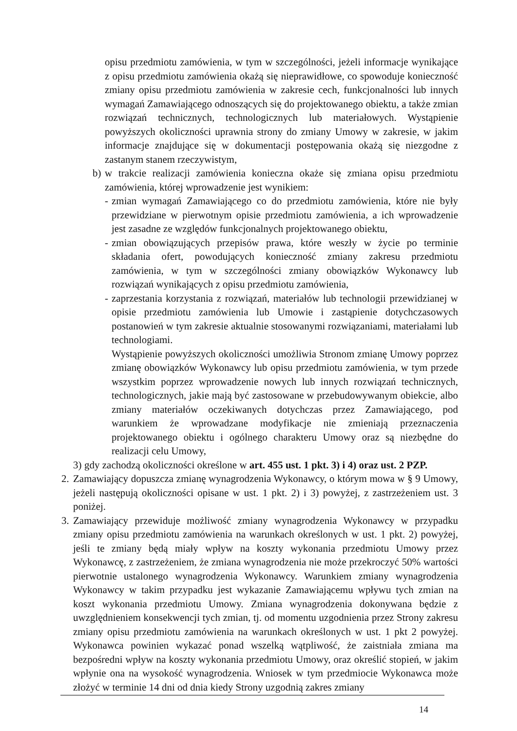opisu przedmiotu zamówienia, w tym w szczególności, jeżeli informacje wynikające z opisu przedmiotu zamówienia okażą się nieprawidłowe, co spowoduje konieczność zmiany opisu przedmiotu zamówienia w zakresie cech, funkcjonalności lub innych wymagań Zamawiającego odnoszących się do projektowanego obiektu, a także zmian rozwiązań technicznych, technologicznych lub materiałowych. Wystąpienie powyższych okoliczności uprawnia strony do zmiany Umowy w zakresie, w jakim informacje znajdujące się w dokumentacji postępowania okażą się niezgodne z zastanym stanem rzeczywistym,
b) w trakcie realizacji zamówienia konieczna okaże się zmiana opisu przedmiotu zamówienia, której wprowadzenie jest wynikiem:
- zmian wymagań Zamawiającego co do przedmiotu zamówienia, które nie były przewidziane w pierwotnym opisie przedmiotu zamówienia, a ich wprowadzenie jest zasadne ze względów funkcjonalnych projektowanego obiektu,
- zmian obowiązujących przepisów prawa, które weszły w życie po terminie składania ofert, powodujących konieczność zmiany zakresu przedmiotu zamówienia, w tym w szczególności zmiany obowiązków Wykonawcy lub rozwiązań wynikających z opisu przedmiotu zamówienia,
- zaprzestania korzystania z rozwiązań, materiałów lub technologii przewidzianej w opisie przedmiotu zamówienia lub Umowie i zastąpienie dotychczasowych postanowień w tym zakresie aktualnie stosowanymi rozwiązaniami, materiałami lub technologiami.
Wystąpienie powyższych okoliczności umożliwia Stronom zmianę Umowy poprzez zmianę obowiązków Wykonawcy lub opisu przedmiotu zamówienia, w tym przede wszystkim poprzez wprowadzenie nowych lub innych rozwiązań technicznych, technologicznych, jakie mają być zastosowane w przebudowywanym obiekcie, albo zmiany materiałów oczekiwanych dotychczas przez Zamawiającego, pod warunkiem że wprowadzane modyfikacje nie zmieniają przeznaczenia projektowanego obiektu i ogólnego charakteru Umowy oraz są niezbędne do realizacji celu Umowy,
3) gdy zachodzą okoliczności określone w art. 455 ust. 1 pkt. 3) i 4) oraz ust. 2 PZP.
2. Zamawiający dopuszcza zmianę wynagrodzenia Wykonawcy, o którym mowa w § 9 Umowy, jeżeli następują okoliczności opisane w ust. 1 pkt. 2) i 3) powyżej, z zastrzeżeniem ust. 3 poniżej.
3. Zamawiający przewiduje możliwość zmiany wynagrodzenia Wykonawcy w przypadku zmiany opisu przedmiotu zamówienia na warunkach określonych w ust. 1 pkt. 2) powyżej, jeśli te zmiany będą miały wpływ na koszty wykonania przedmiotu Umowy przez Wykonawcę, z zastrzeżeniem, że zmiana wynagrodzenia nie może przekroczyć 50% wartości pierwotnie ustalonego wynagrodzenia Wykonawcy. Warunkiem zmiany wynagrodzenia Wykonawcy w takim przypadku jest wykazanie Zamawiającemu wpływu tych zmian na koszt wykonania przedmiotu Umowy. Zmiana wynagrodzenia dokonywana będzie z uwzględnieniem konsekwencji tych zmian, tj. od momentu uzgodnienia przez Strony zakresu zmiany opisu przedmiotu zamówienia na warunkach określonych w ust. 1 pkt 2 powyżej. Wykonawca powinien wykazać ponad wszelką wątpliwość, że zaistniała zmiana ma bezpośredni wpływ na koszty wykonania przedmiotu Umowy, oraz określić stopień, w jakim wpłynie ona na wysokość wynagrodzenia. Wniosek w tym przedmiocie Wykonawca może złożyć w terminie 14 dni od dnia kiedy Strony uzgodnią zakres zmiany
14